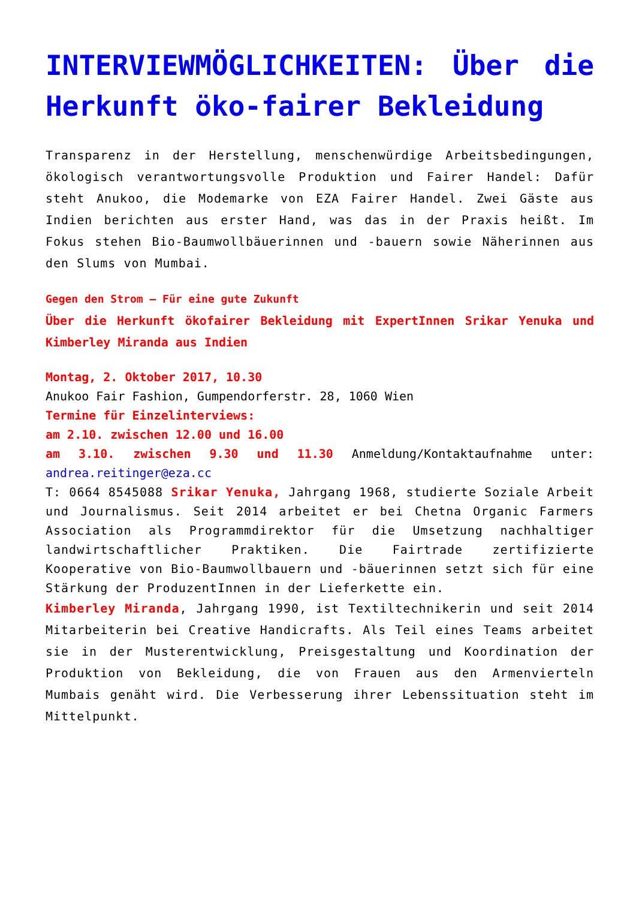INTERVIEWMÖGLICHKEITEN: Über die Herkunft öko-fairer Bekleidung
Transparenz in der Herstellung, menschenwürdige Arbeitsbedingungen, ökologisch verantwortungsvolle Produktion und Fairer Handel: Dafür steht Anukoo, die Modemarke von EZA Fairer Handel. Zwei Gäste aus Indien berichten aus erster Hand, was das in der Praxis heißt. Im Fokus stehen Bio-Baumwollbäuerinnen und -bauern sowie Näherinnen aus den Slums von Mumbai.
Gegen den Strom – Für eine gute Zukunft
Über die Herkunft ökofairer Bekleidung mit ExpertInnen Srikar Yenuka und Kimberley Miranda aus Indien
Montag, 2. Oktober 2017, 10.30
Anukoo Fair Fashion, Gumpendorferstr. 28, 1060 Wien
Termine für Einzelinterviews:
am 2.10. zwischen 12.00 und 16.00
am 3.10. zwischen 9.30 und 11.30 Anmeldung/Kontaktaufnahme unter: andrea.reitinger@eza.cc
T: 0664 8545088 Srikar Yenuka, Jahrgang 1968, studierte Soziale Arbeit und Journalismus. Seit 2014 arbeitet er bei Chetna Organic Farmers Association als Programmdirektor für die Umsetzung nachhaltiger landwirtschaftlicher Praktiken. Die Fairtrade zertifizierte Kooperative von Bio-Baumwollbauern und -bäuerinnen setzt sich für eine Stärkung der ProduzentInnen in der Lieferkette ein.
Kimberley Miranda, Jahrgang 1990, ist Textiltechnikerin und seit 2014 Mitarbeiterin bei Creative Handicrafts. Als Teil eines Teams arbeitet sie in der Musterentwicklung, Preisgestaltung und Koordination der Produktion von Bekleidung, die von Frauen aus den Armenvierteln Mumbais genäht wird. Die Verbesserung ihrer Lebenssituation steht im Mittelpunkt.